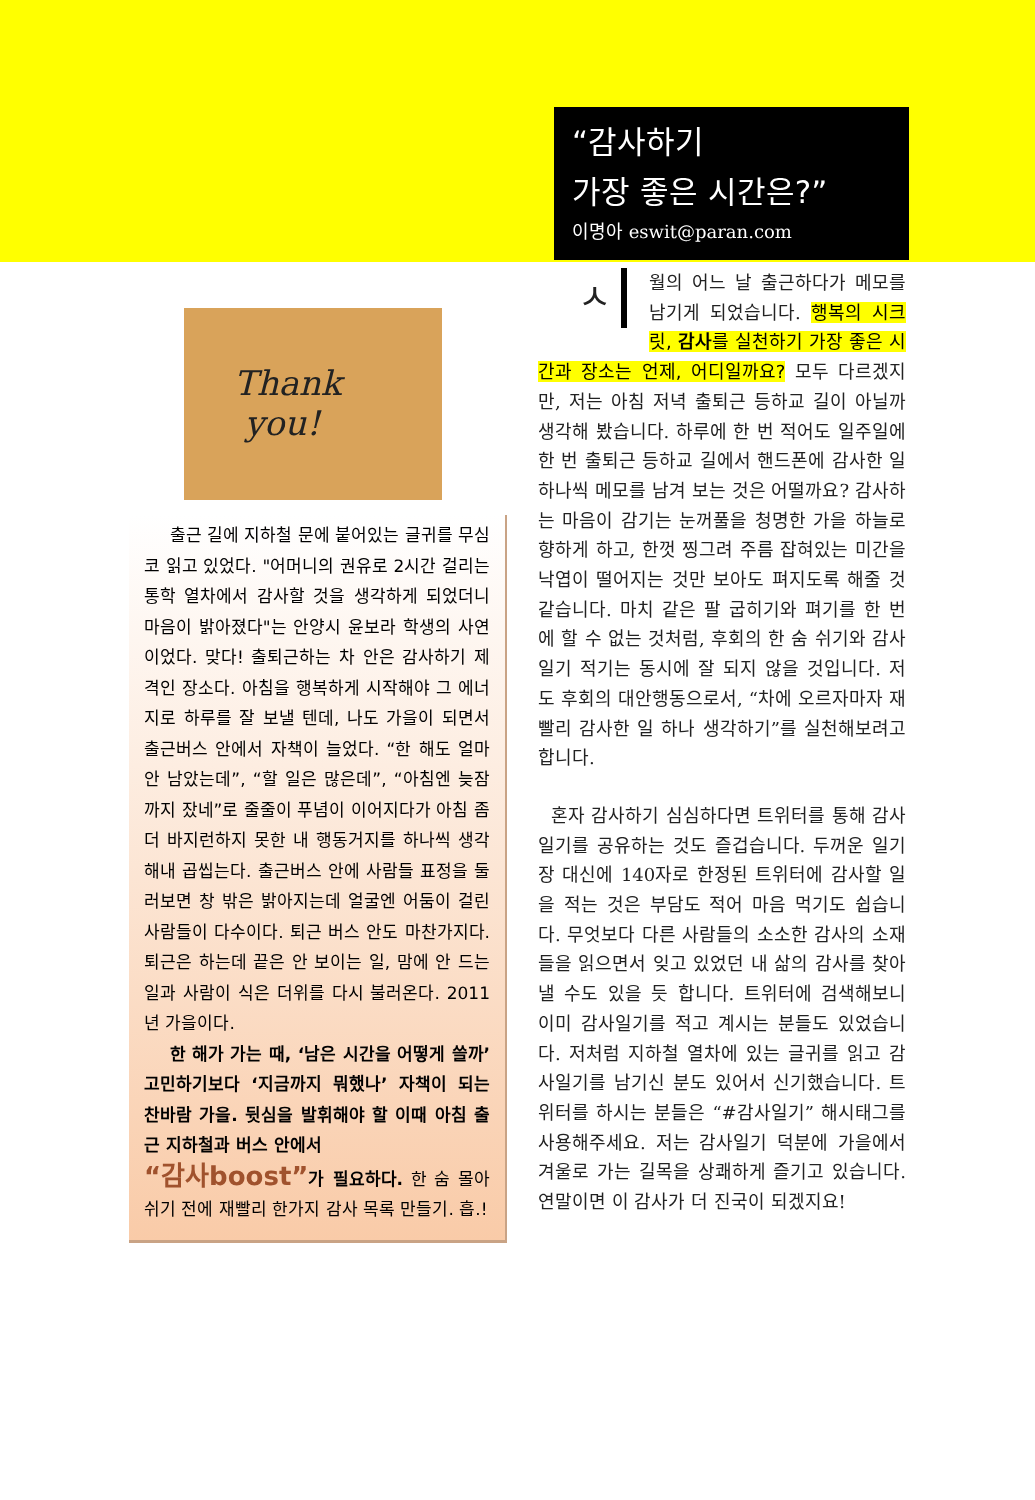“감사하기
가장 좋은 시간은?”
이명아 eswit@paran.com
Thank
you!
출근 길에 지하철 문에 붙어있는 글귀를 무심코 읽고 있었다. "어머니의 권유로 2시간 걸리는 통학 열차에서 감사할 것을 생각하게 되었더니 마음이 밝아졌다"는 안양시 윤보라 학생의 사연이었다. 맞다! 출퇴근하는 차 안은 감사하기 제격인 장소다. 아침을 행복하게 시작해야 그 에너지로 하루를 잘 보낼 텐데, 나도 가을이 되면서 출근버스 안에서 자책이 늘었다. “한 해도 얼마 안 남았는데”, “할 일은 많은데”, “아침엔 늦잠까지 잤네”로 줄줄이 푸념이 이어지다가 아침 좀 더 바지런하지 못한 내 행동거지를 하나씩 생각해내 곱씹는다. 출근버스 안에 사람들 표정을 둘러보면 창 밖은 밝아지는데 얼굴엔 어둠이 걸린 사람들이 다수이다. 퇴근 버스 안도 마찬가지다. 퇴근은 하는데 끝은 안 보이는 일, 맘에 안 드는 일과 사람이 식은 더위를 다시 불러온다. 2011년 가을이다.
한 해가 가는 때, ‘남은 시간을 어떻게 쓸까’ 고민하기보다 ‘지금까지 뭐했나’ 자책이 되는 찬바람 가을. 뒷심을 발휘해야 할 이때 아침 출근 지하철과 버스 안에서
“감사boost”가 필요하다. 한 숨 몰아 쉬기 전에 재빨리 한가지 감사 목록 만들기. 흡.!
ㅅ월의 어느 날 출근하다가 메모를 남기게 되었습니다. 행복의 시크릿, 감사를 실천하기 가장 좋은 시간과 장소는 언제, 어디일까요? 모두 다르겠지만, 저는 아침 저녁 출퇴근 등하교 길이 아닐까 생각해 봤습니다. 하루에 한 번 적어도 일주일에 한 번 출퇴근 등하교 길에서 핸드폰에 감사한 일 하나씩 메모를 남겨 보는 것은 어떨까요? 감사하는 마음이 감기는 눈꺼풀을 청명한 가을 하늘로 향하게 하고, 한껏 찡그려 주름 잡혀있는 미간을 낙엽이 떨어지는 것만 보아도 펴지도록 해줄 것 같습니다. 마치 같은 팔 굽히기와 펴기를 한 번에 할 수 없는 것처럼, 후회의 한 숨 쉬기와 감사 일기 적기는 동시에 잘 되지 않을 것입니다. 저도 후회의 대안행동으로서, “차에 오르자마자 재빨리 감사한 일 하나 생각하기”를 실천해보려고 합니다.
혼자 감사하기 심심하다면 트위터를 통해 감사일기를 공유하는 것도 즐겁습니다. 두꺼운 일기장 대신에 140자로 한정된 트위터에 감사할 일을 적는 것은 부담도 적어 마음 먹기도 쉽습니다. 무엇보다 다른 사람들의 소소한 감사의 소재들을 읽으면서 잊고 있었던 내 삶의 감사를 찾아낼 수도 있을 듯 합니다. 트위터에 검색해보니 이미 감사일기를 적고 계시는 분들도 있었습니다. 저처럼 지하철 열차에 있는 글귀를 읽고 감사일기를 남기신 분도 있어서 신기했습니다. 트위터를 하시는 분들은 “#감사일기” 해시태그를 사용해주세요. 저는 감사일기 덕분에 가을에서 겨울로 가는 길목을 상쾌하게 즐기고 있습니다. 연말이면 이 감사가 더 진국이 되겠지요!